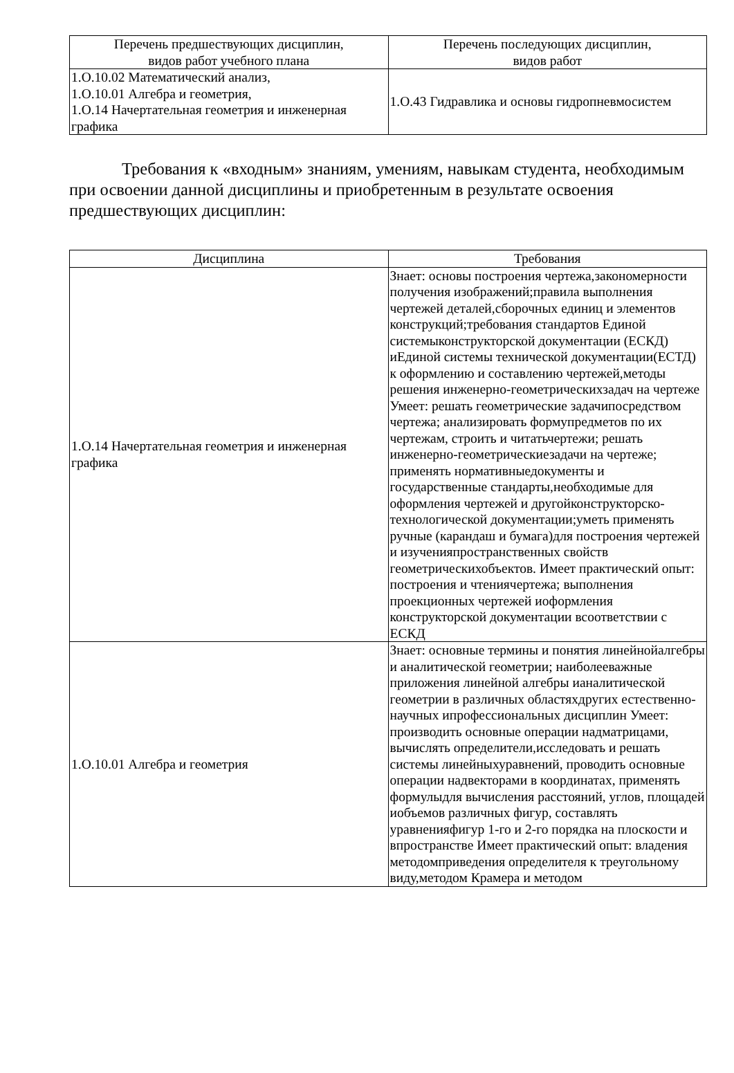| Перечень предшествующих дисциплин, видов работ учебного плана | Перечень последующих дисциплин, видов работ |
| --- | --- |
| 1.О.10.02 Математический анализ, 1.О.10.01 Алгебра и геометрия, 1.О.14 Начертательная геометрия и инженерная графика | 1.О.43 Гидравлика и основы гидропневмосистем |
Требования к «входным» знаниям, умениям, навыкам студента, необходимым при освоении данной дисциплины и приобретенным в результате освоения предшествующих дисциплин:
| Дисциплина | Требования |
| --- | --- |
| 1.О.14 Начертательная геометрия и инженерная графика | Знает: основы построения чертежа,закономерности получения изображений;правила выполнения чертежей деталей,сборочных единиц и элементов конструкций;требования стандартов Единой системыконструкторской документации (ЕСКД) иЕдиной системы технической документации(ЕСТД) к оформлению и составлению чертежей,методы решения инженерно-геометрическихзадач на чертеже Умеет: решать геометрические задачипосредством чертежа; анализировать формупредметов по их чертежам, строить и читатьчертежи; решать инженерно-геометрическиезадачи на чертеже; применять нормативныедокументы и государственные стандарты,необходимые для оформления чертежей и другойконструкторско-технологической документации;уметь применять ручные (карандаш и бумага)для построения чертежей и изученияпространственных свойств геометрическихобъектов. Имеет практический опыт: построения и чтениячертежа; выполнения проекционных чертежей иоформления конструкторской документации всоответствии с ЕСКД |
| 1.О.10.01 Алгебра и геометрия | Знает: основные термины и понятия линейнойалгебры и аналитической геометрии; наиболееважные приложения линейной алгебры ианалитической геометрии в различных областяхдругих естественно-научных ипрофессиональных дисциплин Умеет: производить основные операции надматрицами, вычислять определители,исследовать и решать системы линейныхуравнений, проводить основные операции надвекторами в координатах, применять формулыдля вычисления расстояний, углов, площадей иобъемов различных фигур, составлять уравненияфигур 1-го и 2-го порядка на плоскости и впространстве Имеет практический опыт: владения методомприведения определителя к треугольному виду,методом Крамера и методом |